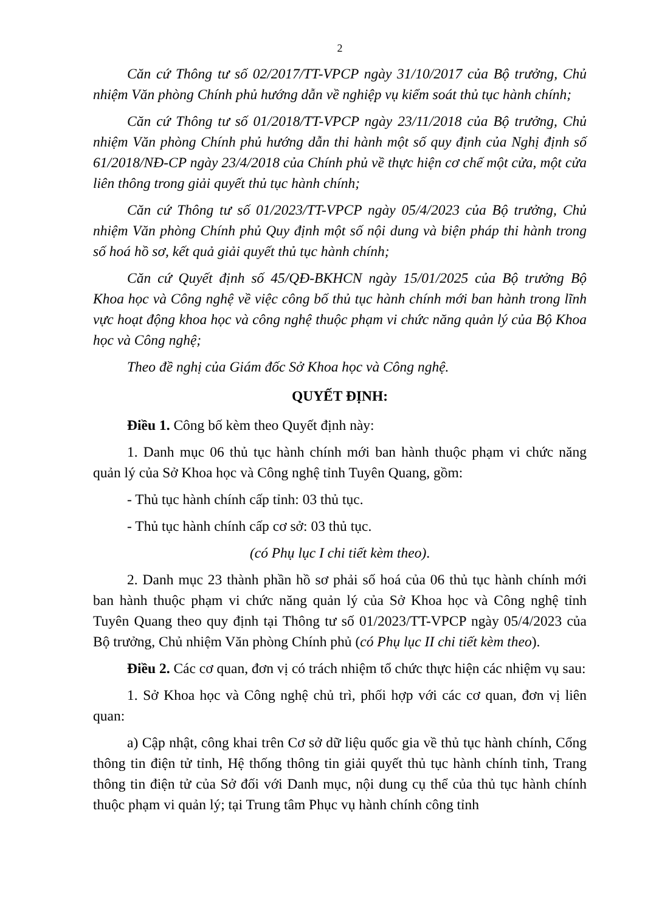2
Căn cứ Thông tư số 02/2017/TT-VPCP ngày 31/10/2017 của Bộ trưởng, Chủ nhiệm Văn phòng Chính phủ hướng dẫn về nghiệp vụ kiểm soát thủ tục hành chính;
Căn cứ Thông tư số 01/2018/TT-VPCP ngày 23/11/2018 của Bộ trưởng, Chủ nhiệm Văn phòng Chính phủ hướng dẫn thi hành một số quy định của Nghị định số 61/2018/NĐ-CP ngày 23/4/2018 của Chính phủ về thực hiện cơ chế một cửa, một cửa liên thông trong giải quyết thủ tục hành chính;
Căn cứ Thông tư số 01/2023/TT-VPCP ngày 05/4/2023 của Bộ trưởng, Chủ nhiệm Văn phòng Chính phủ Quy định một số nội dung và biện pháp thi hành trong số hoá hồ sơ, kết quả giải quyết thủ tục hành chính;
Căn cứ Quyết định số 45/QĐ-BKHCN ngày 15/01/2025 của Bộ trưởng Bộ Khoa học và Công nghệ về việc công bố thủ tục hành chính mới ban hành trong lĩnh vực hoạt động khoa học và công nghệ thuộc phạm vi chức năng quản lý của Bộ Khoa học và Công nghệ;
Theo đề nghị của Giám đốc Sở Khoa học và Công nghệ.
QUYẾT ĐỊNH:
Điều 1. Công bố kèm theo Quyết định này:
1. Danh mục 06 thủ tục hành chính mới ban hành thuộc phạm vi chức năng quản lý của Sở Khoa học và Công nghệ tỉnh Tuyên Quang, gồm:
- Thủ tục hành chính cấp tỉnh: 03 thủ tục.
- Thủ tục hành chính cấp cơ sở: 03 thủ tục.
(có Phụ lục I chi tiết kèm theo).
2. Danh mục 23 thành phần hồ sơ phải số hoá của 06 thủ tục hành chính mới ban hành thuộc phạm vi chức năng quản lý của Sở Khoa học và Công nghệ tỉnh Tuyên Quang theo quy định tại Thông tư số 01/2023/TT-VPCP ngày 05/4/2023 của Bộ trưởng, Chủ nhiệm Văn phòng Chính phủ (có Phụ lục II chi tiết kèm theo).
Điều 2. Các cơ quan, đơn vị có trách nhiệm tổ chức thực hiện các nhiệm vụ sau:
1. Sở Khoa học và Công nghệ chủ trì, phối hợp với các cơ quan, đơn vị liên quan:
a) Cập nhật, công khai trên Cơ sở dữ liệu quốc gia về thủ tục hành chính, Cổng thông tin điện tử tỉnh, Hệ thống thông tin giải quyết thủ tục hành chính tỉnh, Trang thông tin điện tử của Sở đối với Danh mục, nội dung cụ thể của thủ tục hành chính thuộc phạm vi quản lý; tại Trung tâm Phục vụ hành chính công tỉnh